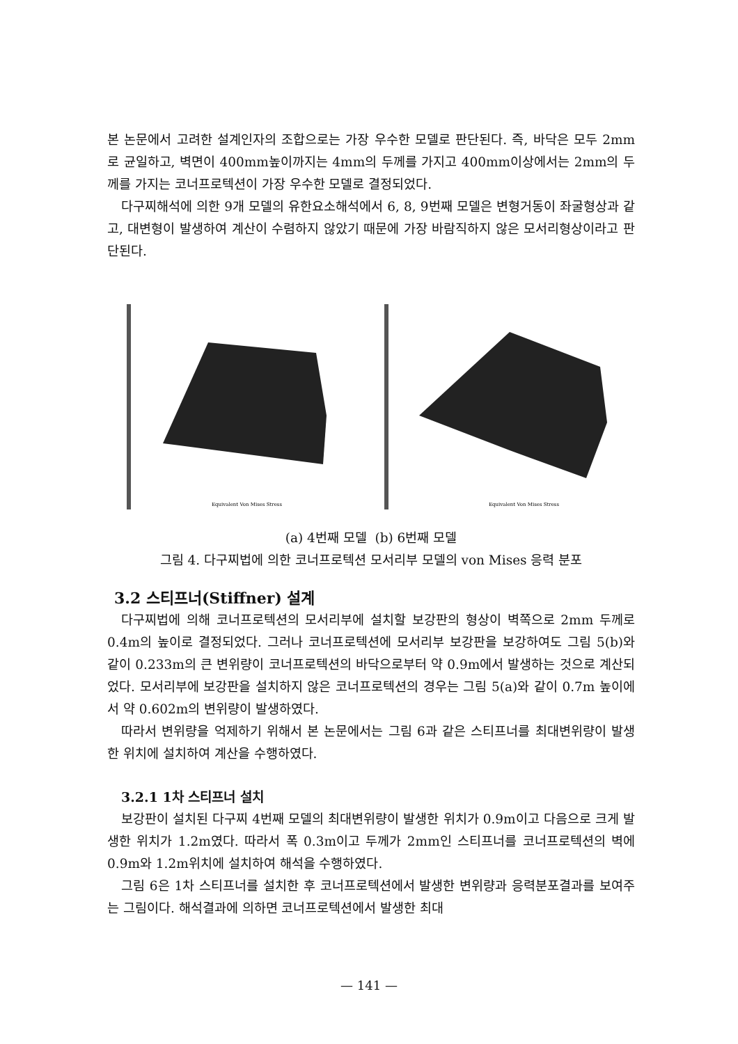본 논문에서 고려한 설계인자의 조합으로는 가장 우수한 모델로 판단된다. 즉, 바닥은 모두 2mm로 균일하고, 벽면이 400mm높이까지는 4mm의 두께를 가지고 400mm이상에서는 2mm의 두께를 가지는 코너프로텍션이 가장 우수한 모델로 결정되었다.
다구찌해석에 의한 9개 모델의 유한요소해석에서 6, 8, 9번째 모델은 변형거동이 좌굴형상과 같고, 대변형이 발생하여 계산이 수렴하지 않았기 때문에 가장 바람직하지 않은 모서리형상이라고 판단된다.
Equivalent Von Mises Stress
Equivalent Von Mises Stress
(a) 4번째 모델 (b) 6번째 모델
그림 4. 다구찌법에 의한 코너프로텍션 모서리부 모델의 von Mises 응력 분포
3.2 스티프너(Stiffner) 설계
다구찌법에 의해 코너프로텍션의 모서리부에 설치할 보강판의 형상이 벽쪽으로 2mm 두께로 0.4m의 높이로 결정되었다. 그러나 코너프로텍션에 모서리부 보강판을 보강하여도 그림 5(b)와 같이 0.233m의 큰 변위량이 코너프로텍션의 바닥으로부터 약 0.9m에서 발생하는 것으로 계산되었다. 모서리부에 보강판을 설치하지 않은 코너프로텍션의 경우는 그림 5(a)와 같이 0.7m 높이에서 약 0.602m의 변위량이 발생하였다.
따라서 변위량을 억제하기 위해서 본 논문에서는 그림 6과 같은 스티프너를 최대변위량이 발생한 위치에 설치하여 계산을 수행하였다.
3.2.1 1차 스티프너 설치
보강판이 설치된 다구찌 4번째 모델의 최대변위량이 발생한 위치가 0.9m이고 다음으로 크게 발생한 위치가 1.2m였다. 따라서 폭 0.3m이고 두께가 2mm인 스티프너를 코너프로텍션의 벽에 0.9m와 1.2m위치에 설치하여 해석을 수행하였다.
그림 6은 1차 스티프너를 설치한 후 코너프로텍션에서 발생한 변위량과 응력분포결과를 보여주는 그림이다. 해석결과에 의하면 코너프로텍션에서 발생한 최대
— 141 —